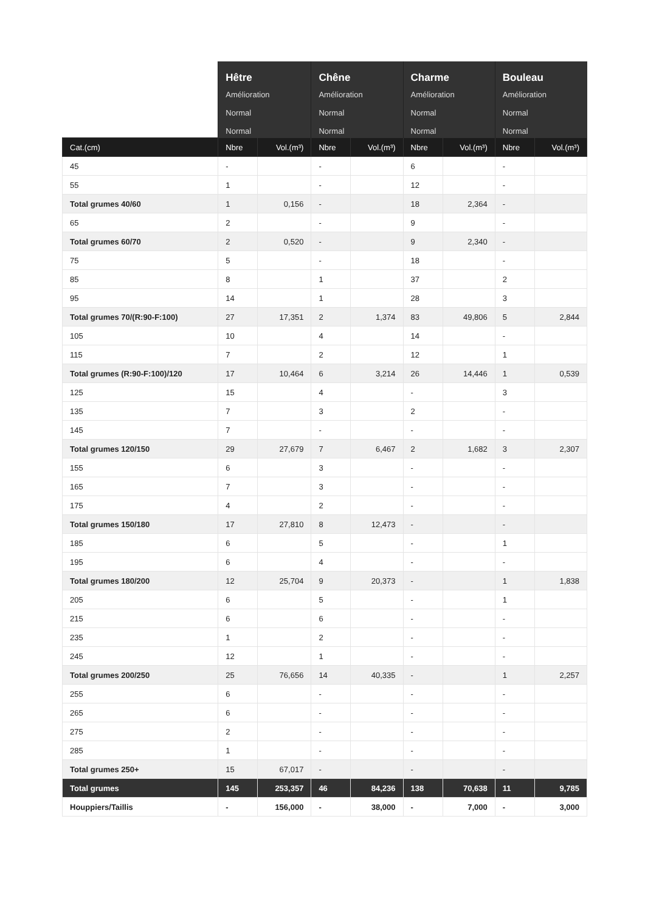| | Hêtre Amélioration Normal Normal | | Chêne Amélioration Normal Normal | | Charme Amélioration Normal Normal | | Bouleau Amélioration Normal Normal | |
| --- | --- | --- | --- | --- | --- | --- | --- | --- |
| Cat.(cm) | Nbre | Vol.(m³) | Nbre | Vol.(m³) | Nbre | Vol.(m³) | Nbre | Vol.(m³) |
| 45 | - | | - | | 6 | | - | |
| 55 | 1 | | - | | 12 | | - | |
| Total grumes 40/60 | 1 | 0,156 | - | | 18 | 2,364 | - | |
| 65 | 2 | | - | | 9 | | - | |
| Total grumes 60/70 | 2 | 0,520 | - | | 9 | 2,340 | - | |
| 75 | 5 | | - | | 18 | | - | |
| 85 | 8 | | 1 | | 37 | | 2 | |
| 95 | 14 | | 1 | | 28 | | 3 | |
| Total grumes 70/(R:90-F:100) | 27 | 17,351 | 2 | 1,374 | 83 | 49,806 | 5 | 2,844 |
| 105 | 10 | | 4 | | 14 | | - | |
| 115 | 7 | | 2 | | 12 | | 1 | |
| Total grumes (R:90-F:100)/120 | 17 | 10,464 | 6 | 3,214 | 26 | 14,446 | 1 | 0,539 |
| 125 | 15 | | 4 | | - | | 3 | |
| 135 | 7 | | 3 | | 2 | | - | |
| 145 | 7 | | - | | - | | - | |
| Total grumes 120/150 | 29 | 27,679 | 7 | 6,467 | 2 | 1,682 | 3 | 2,307 |
| 155 | 6 | | 3 | | - | | - | |
| 165 | 7 | | 3 | | - | | - | |
| 175 | 4 | | 2 | | - | | - | |
| Total grumes 150/180 | 17 | 27,810 | 8 | 12,473 | - | | - | |
| 185 | 6 | | 5 | | - | | 1 | |
| 195 | 6 | | 4 | | - | | - | |
| Total grumes 180/200 | 12 | 25,704 | 9 | 20,373 | - | | 1 | 1,838 |
| 205 | 6 | | 5 | | - | | 1 | |
| 215 | 6 | | 6 | | - | | - | |
| 235 | 1 | | 2 | | - | | - | |
| 245 | 12 | | 1 | | - | | - | |
| Total grumes 200/250 | 25 | 76,656 | 14 | 40,335 | - | | 1 | 2,257 |
| 255 | 6 | | - | | - | | - | |
| 265 | 6 | | - | | - | | - | |
| 275 | 2 | | - | | - | | - | |
| 285 | 1 | | - | | - | | - | |
| Total grumes 250+ | 15 | 67,017 | - | | - | | - | |
| Total grumes | 145 | 253,357 | 46 | 84,236 | 138 | 70,638 | 11 | 9,785 |
| Houppiers/Taillis | - | 156,000 | - | 38,000 | - | 7,000 | - | 3,000 |